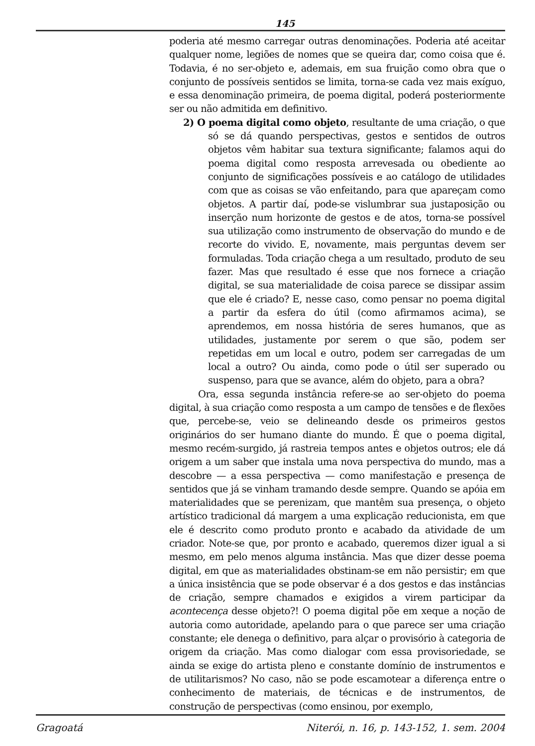145
poderia até mesmo carregar outras denominações. Poderia até aceitar qualquer nome, legiões de nomes que se queira dar, como coisa que é. Todavia, é no ser-objeto e, ademais, em sua fruição como obra que o conjunto de possíveis sentidos se limita, torna-se cada vez mais exíguo, e essa denominação primeira, de poema digital, poderá posteriormente ser ou não admitida em definitivo.
2) O poema digital como objeto, resultante de uma criação, o que só se dá quando perspectivas, gestos e sentidos de outros objetos vêm habitar sua textura significante; falamos aqui do poema digital como resposta arrevesada ou obediente ao conjunto de significações possíveis e ao catálogo de utilidades com que as coisas se vão enfeitando, para que apareçam como objetos. A partir daí, pode-se vislumbrar sua justaposição ou inserção num horizonte de gestos e de atos, torna-se possível sua utilização como instrumento de observação do mundo e de recorte do vivido. E, novamente, mais perguntas devem ser formuladas. Toda criação chega a um resultado, produto de seu fazer. Mas que resultado é esse que nos fornece a criação digital, se sua materialidade de coisa parece se dissipar assim que ele é criado? E, nesse caso, como pensar no poema digital a partir da esfera do útil (como afirmamos acima), se aprendemos, em nossa história de seres humanos, que as utilidades, justamente por serem o que são, podem ser repetidas em um local e outro, podem ser carregadas de um local a outro? Ou ainda, como pode o útil ser superado ou suspenso, para que se avance, além do objeto, para a obra?
Ora, essa segunda instância refere-se ao ser-objeto do poema digital, à sua criação como resposta a um campo de tensões e de flexões que, percebe-se, veio se delineando desde os primeiros gestos originários do ser humano diante do mundo. É que o poema digital, mesmo recém-surgido, já rastreia tempos antes e objetos outros; ele dá origem a um saber que instala uma nova perspectiva do mundo, mas a descobre — a essa perspectiva — como manifestação e presença de sentidos que já se vinham tramando desde sempre. Quando se apóia em materialidades que se perenizam, que mantêm sua presença, o objeto artístico tradicional dá margem a uma explicação reducionista, em que ele é descrito como produto pronto e acabado da atividade de um criador. Note-se que, por pronto e acabado, queremos dizer igual a si mesmo, em pelo menos alguma instância. Mas que dizer desse poema digital, em que as materialidades obstinam-se em não persistir; em que a única insistência que se pode observar é a dos gestos e das instâncias de criação, sempre chamados e exigidos a virem participar da acontecença desse objeto?! O poema digital põe em xeque a noção de autoria como autoridade, apelando para o que parece ser uma criação constante; ele denega o definitivo, para alçar o provisório à categoria de origem da criação. Mas como dialogar com essa provisoriedade, se ainda se exige do artista pleno e constante domínio de instrumentos e de utilitarismos? No caso, não se pode escamotear a diferença entre o conhecimento de materiais, de técnicas e de instrumentos, de construção de perspectivas (como ensinou, por exemplo,
Gragoatá Niterói, n. 16, p. 143-152, 1. sem. 2004